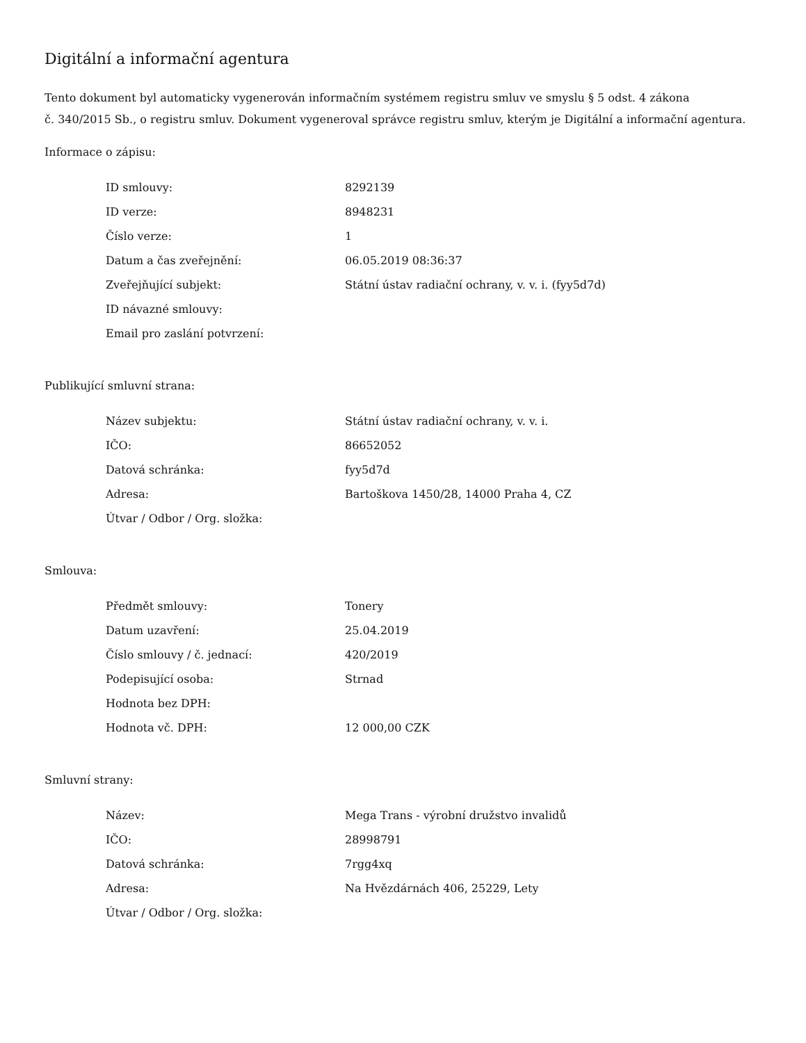Digitální a informační agentura
Tento dokument byl automaticky vygenerován informačním systémem registru smluv ve smyslu § 5 odst. 4 zákona
č. 340/2015 Sb., o registru smluv. Dokument vygeneroval správce registru smluv, kterým je Digitální a informační agentura.
Informace o zápisu:
| ID smlouvy: | 8292139 |
| ID verze: | 8948231 |
| Číslo verze: | 1 |
| Datum a čas zveřejnění: | 06.05.2019 08:36:37 |
| Zveřejňující subjekt: | Státní ústav radiační ochrany, v. v. i. (fyy5d7d) |
| ID návazné smlouvy: | |
| Email pro zaslání potvrzení: | |
Publikující smluvní strana:
| Název subjektu: | Státní ústav radiační ochrany, v. v. i. |
| IČO: | 86652052 |
| Datová schránka: | fyy5d7d |
| Adresa: | Bartoškova 1450/28, 14000 Praha 4, CZ |
| Útvar / Odbor / Org. složka: | |
Smlouva:
| Předmět smlouvy: | Tonery |
| Datum uzavření: | 25.04.2019 |
| Číslo smlouvy / č. jednací: | 420/2019 |
| Podepisující osoba: | Strnad |
| Hodnota bez DPH: | |
| Hodnota vč. DPH: | 12 000,00 CZK |
Smluvní strany:
| Název: | Mega Trans - výrobní družstvo invalidů |
| IČO: | 28998791 |
| Datová schránka: | 7rgg4xq |
| Adresa: | Na Hvězdárnách 406, 25229, Lety |
| Útvar / Odbor / Org. složka: | |